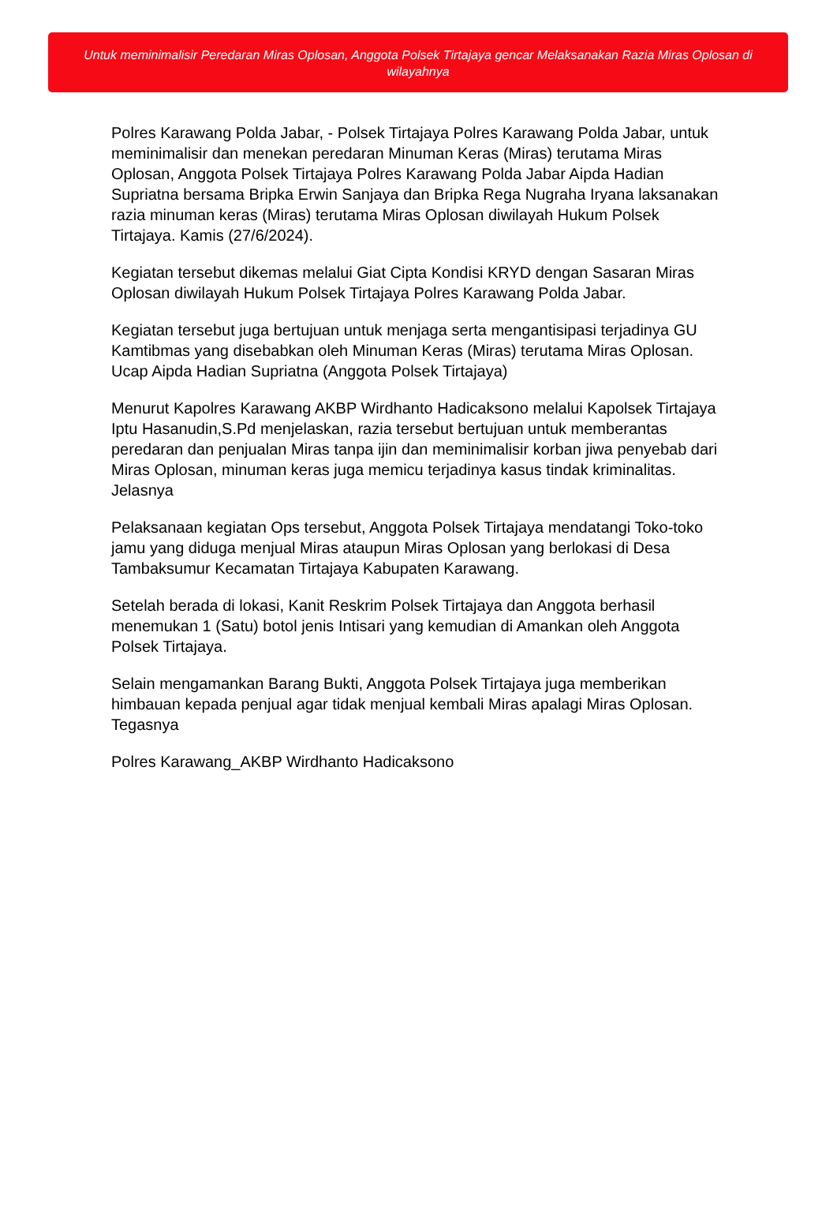Untuk meminimalisir Peredaran Miras Oplosan, Anggota Polsek Tirtajaya gencar Melaksanakan Razia Miras Oplosan di wilayahnya
Polres Karawang Polda Jabar, - Polsek Tirtajaya Polres Karawang Polda Jabar, untuk meminimalisir dan menekan peredaran Minuman Keras (Miras) terutama Miras Oplosan, Anggota Polsek Tirtajaya Polres Karawang Polda Jabar Aipda Hadian Supriatna bersama Bripka Erwin Sanjaya dan Bripka Rega Nugraha Iryana laksanakan razia minuman keras (Miras) terutama Miras Oplosan diwilayah Hukum Polsek Tirtajaya. Kamis (27/6/2024).
Kegiatan tersebut dikemas melalui Giat Cipta Kondisi KRYD dengan Sasaran Miras Oplosan diwilayah Hukum Polsek Tirtajaya Polres Karawang Polda Jabar.
Kegiatan tersebut juga bertujuan untuk menjaga serta mengantisipasi terjadinya GU Kamtibmas yang disebabkan oleh Minuman Keras (Miras) terutama Miras Oplosan. Ucap Aipda Hadian Supriatna (Anggota Polsek Tirtajaya)
Menurut Kapolres Karawang AKBP Wirdhanto Hadicaksono melalui Kapolsek Tirtajaya Iptu Hasanudin,S.Pd menjelaskan, razia tersebut bertujuan untuk memberantas peredaran dan penjualan Miras tanpa ijin dan meminimalisir korban jiwa penyebab dari Miras Oplosan, minuman keras juga memicu terjadinya kasus tindak kriminalitas. Jelasnya
Pelaksanaan kegiatan Ops tersebut, Anggota Polsek Tirtajaya mendatangi Toko-toko jamu yang diduga menjual Miras ataupun Miras Oplosan yang berlokasi di Desa Tambaksumur Kecamatan Tirtajaya Kabupaten Karawang.
Setelah berada di lokasi, Kanit Reskrim Polsek Tirtajaya dan Anggota berhasil menemukan 1 (Satu) botol jenis Intisari yang kemudian di Amankan oleh Anggota Polsek Tirtajaya.
Selain mengamankan Barang Bukti, Anggota Polsek Tirtajaya juga memberikan himbauan kepada penjual agar tidak menjual kembali Miras apalagi Miras Oplosan. Tegasnya
Polres Karawang_AKBP Wirdhanto Hadicaksono